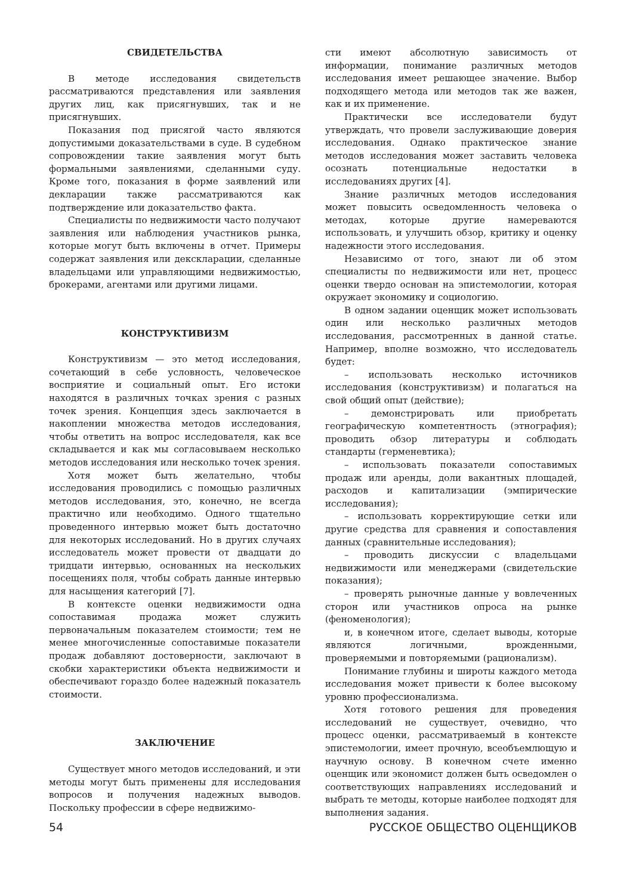СВИДЕТЕЛЬСТВА
В методе исследования свидетельств рассматриваются представления или заявления других лиц, как присягнувших, так и не присягнувших.
Показания под присягой часто являются допустимыми доказательствами в суде. В судебном сопровождении такие заявления могут быть формальными заявлениями, сделанными суду. Кроме того, показания в форме заявлений или декларации также рассматриваются как подтверждение или доказательство факта.
Специалисты по недвижимости часто получают заявления или наблюдения участников рынка, которые могут быть включены в отчет. Примеры содержат заявления или декскларации, сделанные владельцами или управляющими недвижимостью, брокерами, агентами или другими лицами.
КОНСТРУКТИВИЗМ
Конструктивизм — это метод исследования, сочетающий в себе условность, человеческое восприятие и социальный опыт. Его истоки находятся в различных точках зрения с разных точек зрения. Концепция здесь заключается в накоплении множества методов исследования, чтобы ответить на вопрос исследователя, как все складывается и как мы согласовываем несколько методов исследования или несколько точек зрения.
Хотя может быть желательно, чтобы исследования проводились с помощью различных методов исследования, это, конечно, не всегда практично или необходимо. Одного тщательно проведенного интервью может быть достаточно для некоторых исследований. Но в других случаях исследователь может провести от двадцати до тридцати интервью, основанных на нескольких посещениях поля, чтобы собрать данные интервью для насыщения категорий [7].
В контексте оценки недвижимости одна сопоставимая продажа может служить первоначальным показателем стоимости; тем не менее многочисленные сопоставимые показатели продаж добавляют достоверности, заключают в скобки характеристики объекта недвижимости и обеспечивают гораздо более надежный показатель стоимости.
ЗАКЛЮЧЕНИЕ
Существует много методов исследований, и эти методы могут быть применены для исследования вопросов и получения надежных выводов. Поскольку профессии в сфере недвижимо-
сти имеют абсолютную зависимость от информации, понимание различных методов исследования имеет решающее значение. Выбор подходящего метода или методов так же важен, как и их применение.
Практически все исследователи будут утверждать, что провели заслуживающие доверия исследования. Однако практическое знание методов исследования может заставить человека осознать потенциальные недостатки в исследованиях других [4].
Знание различных методов исследования может повысить осведомленность человека о методах, которые другие намереваются использовать, и улучшить обзор, критику и оценку надежности этого исследования.
Независимо от того, знают ли об этом специалисты по недвижимости или нет, процесс оценки твердо основан на эпистемологии, которая окружает экономику и социологию.
В одном задании оценщик может использовать один или несколько различных методов исследования, рассмотренных в данной статье. Например, вполне возможно, что исследователь будет:
– использовать несколько источников исследования (конструктивизм) и полагаться на свой общий опыт (действие);
– демонстрировать или приобретать географическую компетентность (этнография); проводить обзор литературы и соблюдать стандарты (герменевтика);
– использовать показатели сопоставимых продаж или аренды, доли вакантных площадей, расходов и капитализации (эмпирические исследования);
– использовать корректирующие сетки или другие средства для сравнения и сопоставления данных (сравнительные исследования);
– проводить дискуссии с владельцами недвижимости или менеджерами (свидетельские показания);
– проверять рыночные данные у вовлеченных сторон или участников опроса на рынке (феноменология);
и, в конечном итоге, сделает выводы, которые являются логичными, врожденными, проверяемыми и повторяемыми (рационализм).
Понимание глубины и широты каждого метода исследования может привести к более высокому уровню профессионализма.
Хотя готового решения для проведения исследований не существует, очевидно, что процесс оценки, рассматриваемый в контексте эпистемологии, имеет прочную, всеобъемлющую и научную основу. В конечном счете именно оценщик или экономист должен быть осведомлен о соответствующих направлениях исследований и выбрать те методы, которые наиболее подходят для выполнения задания.
54 РУССКОЕ ОБЩЕСТВО ОЦЕНЩИКОВ